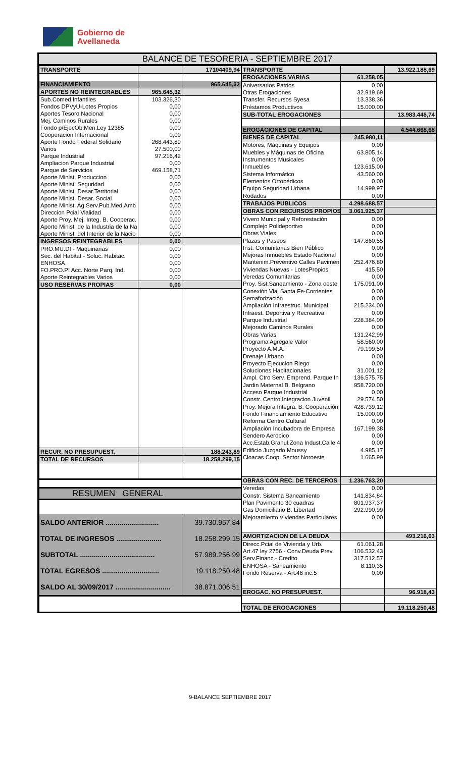Gobierno de
Avellaneda
BALANCE DE TESORERIA - SEPTIEMBRE 2017
| TRANSPORTE | | 17104409,94 |
| FINANCIAMIENTO | | 965.645,32 |
| APORTES NO REINTEGRABLES | 965.645,32 | |
| Sub.Comed.Infantiles | 103.326,30 | |
| Fondos DPVyU-Lotes Propios | 0,00 | |
| Aportes Tesoro Nacional | 0,00 | |
| Mej. Caminos Rurales | 0,00 | |
| Fondo p/EjecOb.Men.Ley 12385 | 0,00 | |
| Cooperacion Internacional | 0,00 | |
| Aporte Fondo Federal Solidario | 268.443,89 | |
| Varios | 27.500,00 | |
| Parque Industrial | 97.216,42 | |
| Ampliacion Parque Industrial | 0,00 | |
| Parque de Servicios | 469.158,71 | |
| Aporte Minist. Produccion | 0,00 | |
| Aporte Minist. Seguridad | 0,00 | |
| Aporte Minist. Desar.Territorial | 0,00 | |
| Aporte Minist. Desar. Social | 0,00 | |
| Aporte Minist. Ag.Serv.Pub.Med.Amb | 0,00 | |
| Direccion Pcial Vialidad | 0,00 | |
| Aporte Proy. Mej. Integ. B. Cooperac. | 0,00 | |
| Aporte Minist. de la Industria de la Na | 0,00 | |
| Aporte Minist. del Interior de la Nacio | 0,00 | |
| INGRESOS REINTEGRABLES | 0,00 | |
| PRO.MU.DI - Maquinarias | 0,00 | |
| Sec. del Habitat - Soluc. Habitac. | 0,00 | |
| ENHOSA | 0,00 | |
| FO.PRO.PI Acc. Norte Parq. Ind. | 0,00 | |
| Aporte Reintegrables Varios | 0,00 | |
| USO RESERVAS PROPIAS | 0,00 | |
| RECUR. NO PRESUPUEST. | | 188.243,89 |
| TOTAL DE RECURSOS | | 18.258.299,15 |
| RESUMEN GENERAL | | |
| SALDO ANTERIOR ........................... | | 39.730.957,84 |
| TOTAL DE INGRESOS ....................... | | 18.258.299,15 |
| SUBTOTAL ...................................... | | 57.989.256,99 |
| TOTAL EGRESOS ............................. | | 19.118.250,48 |
| SALDO AL 30/09/2017 ............................ | | 38.871.006,51 |
| TRANSPORTE | | 13.922.188,69 |
| EROGACIONES VARIAS | 61.258,05 | |
| Aniversarios Patrios | 0,00 | |
| Otras Erogaciones | 32.919,69 | |
| Transfer. Recursos Syesa | 13.338,36 | |
| Préstamos Productivos | 15.000,00 | |
| SUB-TOTAL EROGACIONES | | 13.983.446,74 |
| EROGACIONES DE CAPITAL | | 4.544.668,68 |
| BIENES DE CAPITAL | 245.980,11 | |
| Motores, Maquinas y Equipos | 0,00 | |
| Muebles y Máquinas de Oficina | 63.805,14 | |
| Instrumentos Musicales | 0,00 | |
| Inmuebles | 123.615,00 | |
| Sistema Informático | 43.560,00 | |
| Elementos Ortopédicos | 0,00 | |
| Equipo Seguridad Urbana | 14.999,97 | |
| Rodados | 0,00 | |
| TRABAJOS PUBLICOS | 4.298.688,57 | |
| OBRAS CON RECURSOS PROPIOS | 3.061.925,37 | |
| Vivero Municipal y Reforestación | 0,00 | |
| Complejo Polideportivo | 0,00 | |
| Obras Viales | 0,00 | |
| Plazas y Paseos | 147.860,55 | |
| Inst. Comunitarias Bien Público | 0,00 | |
| Mejoras Inmuebles Estado Nacional | 0,00 | |
| Mantenim.Preventivo Calles Pavimen | 252.476,80 | |
| Viviendas Nuevas - LotesPropios | 415,50 | |
| Veredas Comunitarias | 0,00 | |
| Proy. Sist.Saneamiento - Zona oeste | 175.091,00 | |
| Conexión Vial Santa Fe-Corrientes | 0,00 | |
| Semaforización | 0,00 | |
| Ampliación Infraestruc. Municipal | 215.234,00 | |
| Infraest. Deportiva y Recreativa | 0,00 | |
| Parque Industrial | 228.384,00 | |
| Mejorado Caminos Rurales | 0,00 | |
| Obras Varias | 131.242,99 | |
| Programa Agregale Valor | 58.560,00 | |
| Proyecto A.M.A. | 79.199,50 | |
| Drenaje Urbano | 0,00 | |
| Proyecto Ejecucion Riego | 0,00 | |
| Soluciones Habitacionales | 31.001,12 | |
| Ampl. Ctro Serv. Emprend. Parque In | 136.575,75 | |
| Jardin Maternal B. Belgrano | 958.720,00 | |
| Acceso Parque Industrial | 0,00 | |
| Constr. Centro Integracion Juvenil | 29.574,50 | |
| Proy. Mejora Integra. B. Cooperación | 428.739,12 | |
| Fondo Financiamiento Educativo | 15.000,00 | |
| Reforma Centro Cultural | 0,00 | |
| Ampliación Incubadora de Empresa | 167.199,38 | |
| Sendero Aerobico | 0,00 | |
| Acc.Estab.Granul.Zona Indust.Calle 4 | 0,00 | |
| Edificio Juzgado Moussy | 4.985,17 | |
| Cloacas Coop. Sector Noroeste | 1.665,99 | |
| OBRAS CON REC. DE TERCEROS | 1.236.763,20 | |
| Veredas | 0,00 | |
| Constr. Sistema Saneamiento | 141.834,84 | |
| Plan Pavimento 30 cuadras | 801.937,37 | |
| Gas Domiciliario B. Libertad | 292.990,99 | |
| Mejoramiento Viviendas Particulares | 0,00 | |
| AMORTIZACION DE LA DEUDA | | 493.216,63 |
| Direcc.Pcial de Vivienda y Urb. | 61.061,28 | |
| Art.47 ley 2756 - Conv.Deuda Prev | 106.532,43 | |
| Serv.Financ.- Credito | 317.512,57 | |
| ENHOSA - Saneamiento | 8.110,35 | |
| Fondo Reserva - Art.46 inc.5 | 0,00 | |
| EROGAC. NO PRESUPUEST. | | 96.918,43 |
| TOTAL DE EROGACIONES | | 19.118.250,48 |
9-BALANCE SEPTIEMBRE 2017